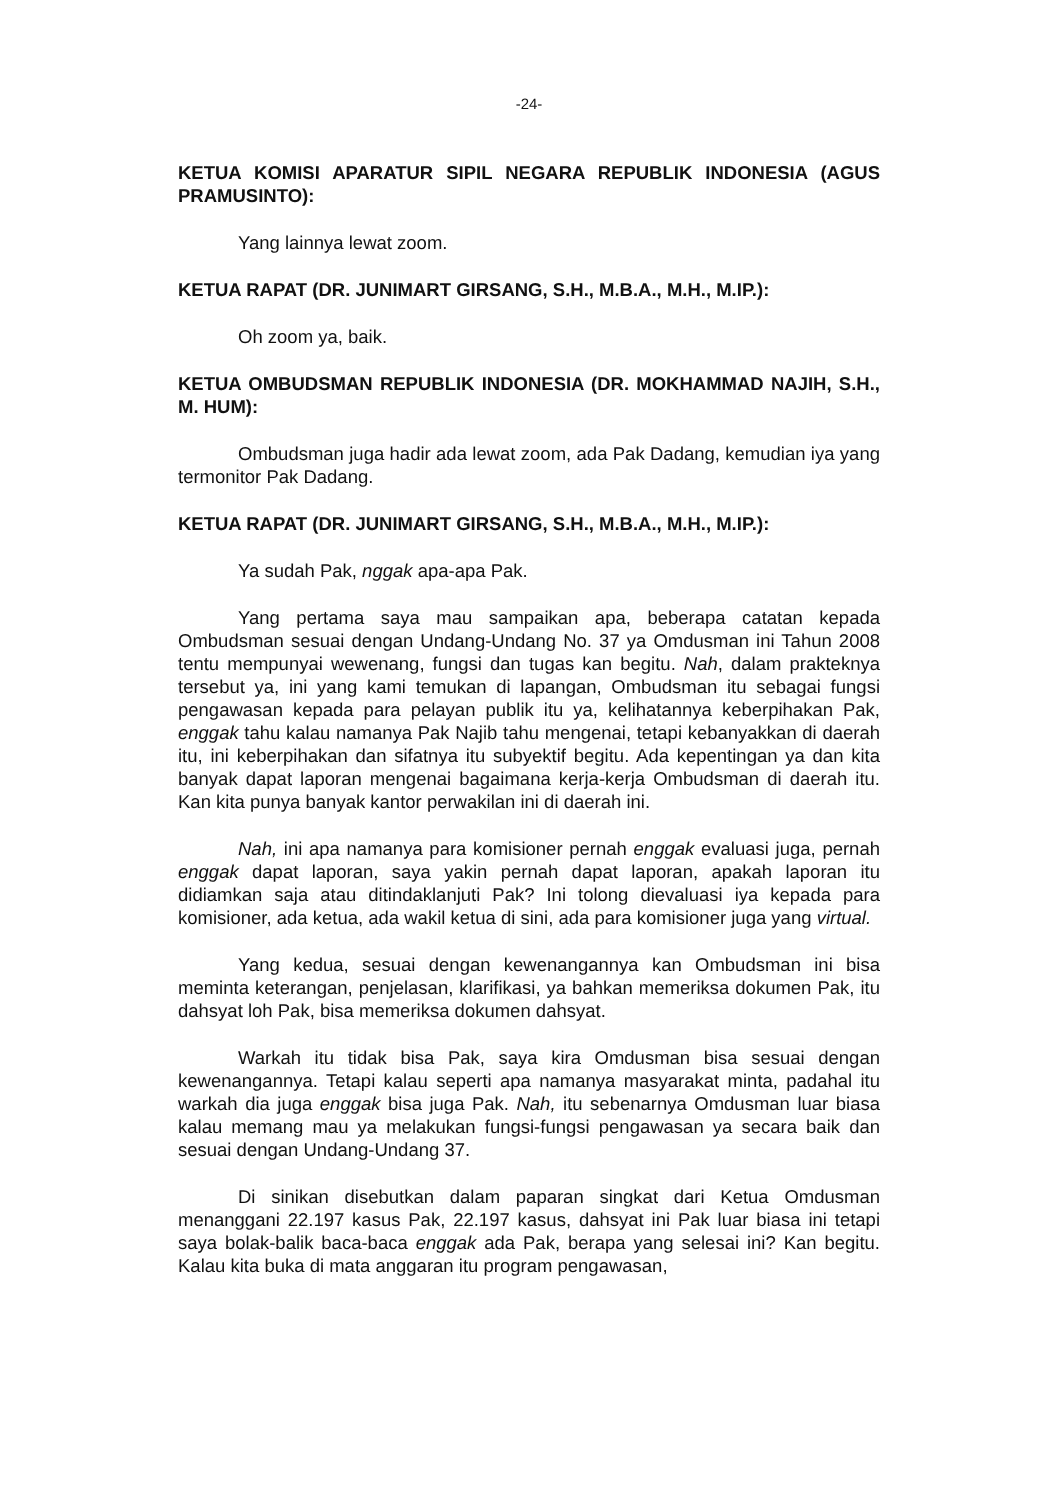-24-
KETUA KOMISI APARATUR SIPIL NEGARA REPUBLIK INDONESIA (AGUS PRAMUSINTO):
Yang lainnya lewat zoom.
KETUA RAPAT (DR. JUNIMART GIRSANG, S.H., M.B.A., M.H., M.IP.):
Oh zoom ya, baik.
KETUA OMBUDSMAN REPUBLIK INDONESIA (DR. MOKHAMMAD NAJIH, S.H., M. HUM):
Ombudsman juga hadir ada lewat zoom, ada Pak Dadang, kemudian iya yang termonitor Pak Dadang.
KETUA RAPAT (DR. JUNIMART GIRSANG, S.H., M.B.A., M.H., M.IP.):
Ya sudah Pak, nggak apa-apa Pak.
Yang pertama saya mau sampaikan apa, beberapa catatan kepada Ombudsman sesuai dengan Undang-Undang No. 37 ya Omdusman ini Tahun 2008 tentu mempunyai wewenang, fungsi dan tugas kan begitu. Nah, dalam prakteknya tersebut ya, ini yang kami temukan di lapangan, Ombudsman itu sebagai fungsi pengawasan kepada para pelayan publik itu ya, kelihatannya keberpihakan Pak, enggak tahu kalau namanya Pak Najib tahu mengenai, tetapi kebanyakkan di daerah itu, ini keberpihakan dan sifatnya itu subyektif begitu. Ada kepentingan ya dan kita banyak dapat laporan mengenai bagaimana kerja-kerja Ombudsman di daerah itu. Kan kita punya banyak kantor perwakilan ini di daerah ini.
Nah, ini apa namanya para komisioner pernah enggak evaluasi juga, pernah enggak dapat laporan, saya yakin pernah dapat laporan, apakah laporan itu didiamkan saja atau ditindaklanjuti Pak? Ini tolong dievaluasi iya kepada para komisioner, ada ketua, ada wakil ketua di sini, ada para komisioner juga yang virtual.
Yang kedua, sesuai dengan kewenangannya kan Ombudsman ini bisa meminta keterangan, penjelasan, klarifikasi, ya bahkan memeriksa dokumen Pak, itu dahsyat loh Pak, bisa memeriksa dokumen dahsyat.
Warkah itu tidak bisa Pak, saya kira Omdusman bisa sesuai dengan kewenangannya. Tetapi kalau seperti apa namanya masyarakat minta, padahal itu warkah dia juga enggak bisa juga Pak. Nah, itu sebenarnya Omdusman luar biasa kalau memang mau ya melakukan fungsi-fungsi pengawasan ya secara baik dan sesuai dengan Undang-Undang 37.
Di sinikan disebutkan dalam paparan singkat dari Ketua Omdusman menanggani 22.197 kasus Pak, 22.197 kasus, dahsyat ini Pak luar biasa ini tetapi saya bolak-balik baca-baca enggak ada Pak, berapa yang selesai ini? Kan begitu. Kalau kita buka di mata anggaran itu program pengawasan,